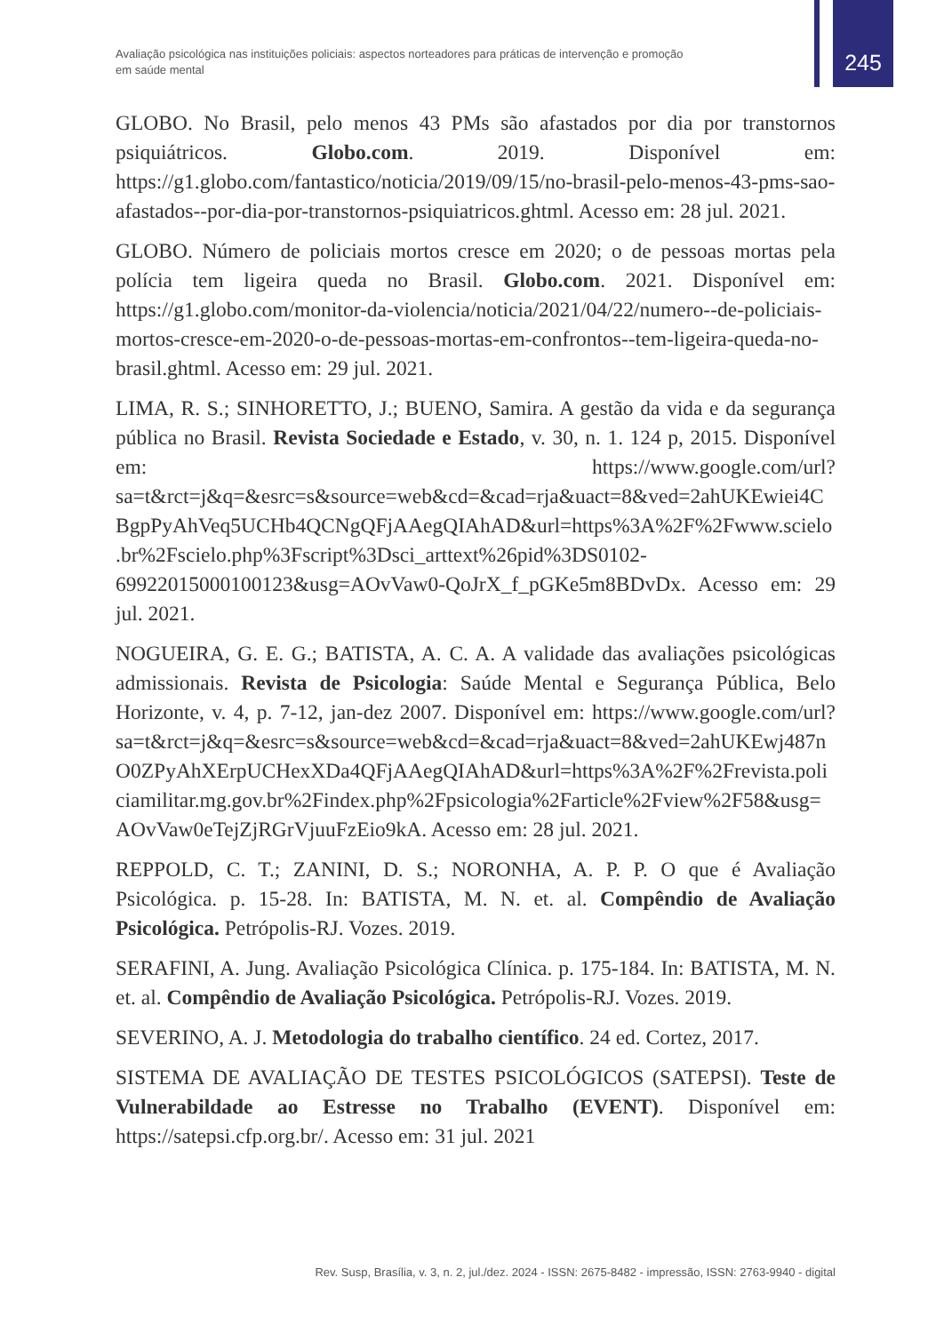Avaliação psicológica nas instituições policiais: aspectos norteadores para práticas de intervenção e promoção em saúde mental
245
GLOBO. No Brasil, pelo menos 43 PMs são afastados por dia por transtornos psiquiátricos. Globo.com. 2019. Disponível em: https://g1.globo.com/fantastico/noticia/2019/09/15/no-brasil-pelo-menos-43-pms-sao-afastados--por-dia-por-transtornos-psiquiatricos.ghtml. Acesso em: 28 jul. 2021.
GLOBO. Número de policiais mortos cresce em 2020; o de pessoas mortas pela polícia tem ligeira queda no Brasil. Globo.com. 2021. Disponível em: https://g1.globo.com/monitor-da-violencia/noticia/2021/04/22/numero--de-policiais-mortos-cresce-em-2020-o-de-pessoas-mortas-em-confrontos--tem-ligeira-queda-no- brasil.ghtml. Acesso em: 29 jul. 2021.
LIMA, R. S.; SINHORETTO, J.; BUENO, Samira. A gestão da vida e da segurança pública no Brasil. Revista Sociedade e Estado, v. 30, n. 1. 124 p, 2015. Disponível em: https://www.google.com/url?sa=t&rct=j&q=&esrc=s&source=web&cd=&cad=rja&uact=8&ved=2ahUKEwiei4CBgpPyAhVeq5UCHb4QCNgQFjAAegQIAhAD&url=https%3A%2F%2Fwww.scielo.br%2Fscielo.php%3Fscript%3Dsci_arttext%26pid%3DS0102-69922015000100123&usg=AOvVaw0-QoJrX_f_pGKe5m8BDvDx. Acesso em: 29 jul. 2021.
NOGUEIRA, G. E. G.; BATISTA, A. C. A. A validade das avaliações psicológicas admissionais. Revista de Psicologia: Saúde Mental e Segurança Pública, Belo Horizonte, v. 4, p. 7-12, jan-dez 2007. Disponível em: https://www.google.com/url?sa=t&rct=j&q=&esrc=s&source=web&cd=&cad=rja&uact=8&ved=2ahUKEwj487nO0ZPyAhXErpUCHexXDa4QFjAAegQIAhAD&url=https%3A%2F%2Frevista.policiamilitar.mg.gov.br%2Findex.php%2Fpsicologia%2Farticle%2Fview%2F58&usg=AOvVaw0eTejZjRGrVjuuFzEio9kA. Acesso em: 28 jul. 2021.
REPPOLD, C. T.; ZANINI, D. S.; NORONHA, A. P. P. O que é Avaliação Psicológica. p. 15-28. In: BATISTA, M. N. et. al. Compêndio de Avaliação Psicológica. Petrópolis-RJ. Vozes. 2019.
SERAFINI, A. Jung. Avaliação Psicológica Clínica. p. 175-184. In: BATISTA, M. N. et. al. Compêndio de Avaliação Psicológica. Petrópolis-RJ. Vozes. 2019.
SEVERINO, A. J. Metodologia do trabalho científico. 24 ed. Cortez, 2017.
SISTEMA DE AVALIAÇÃO DE TESTES PSICOLÓGICOS (SATEPSI). Teste de Vulnerabildade ao Estresse no Trabalho (EVENT). Disponível em: https://satepsi.cfp.org.br/. Acesso em: 31 jul. 2021
Rev. Susp, Brasília, v. 3, n. 2, jul./dez. 2024 - ISSN: 2675-8482 - impressão, ISSN: 2763-9940 - digital